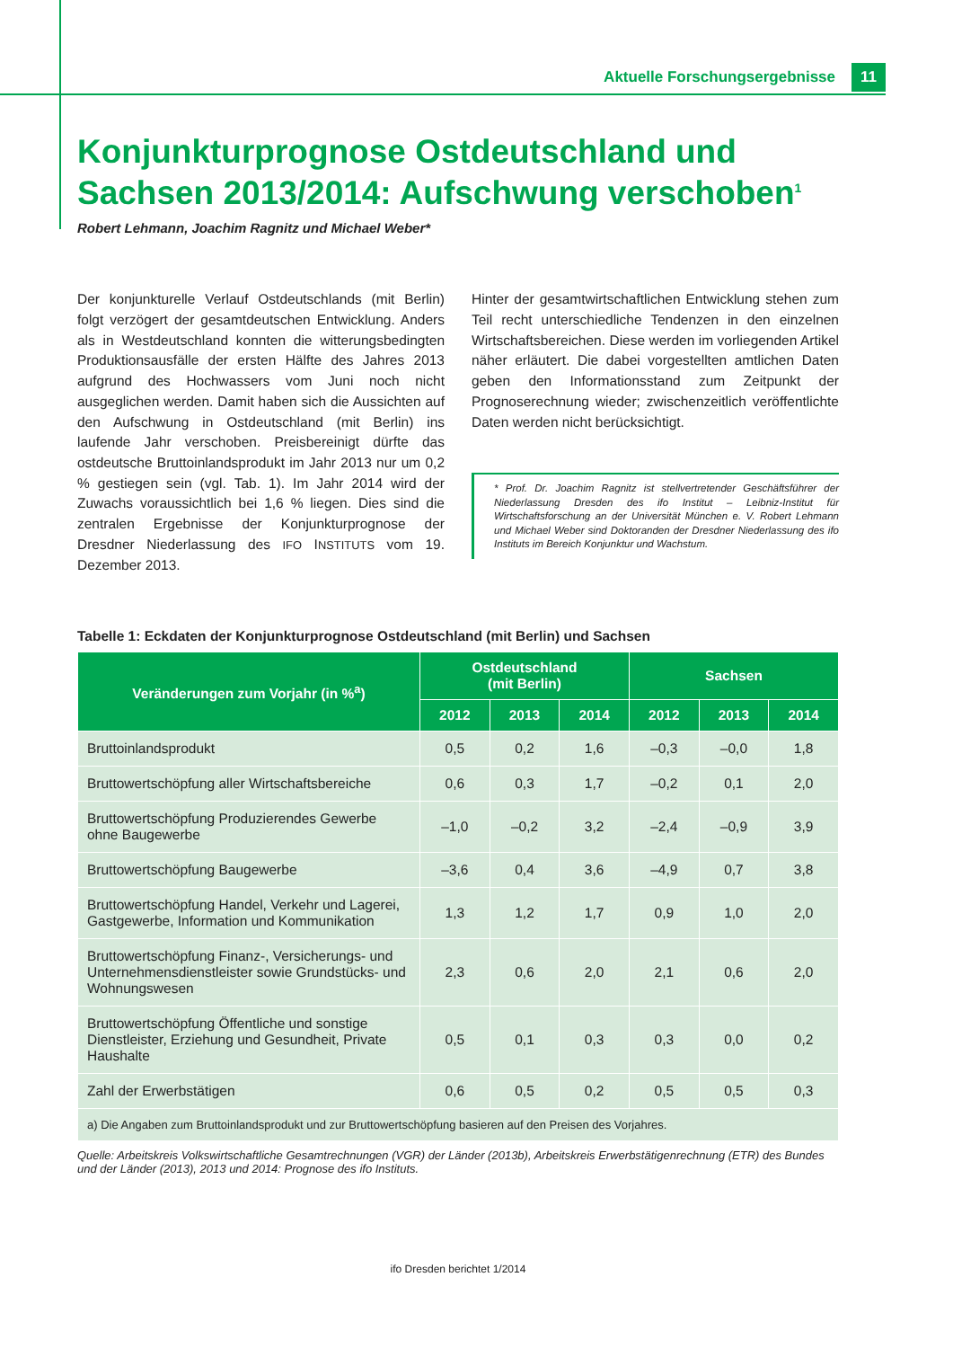Aktuelle Forschungsergebnisse 11
Konjunkturprognose Ostdeutschland und Sachsen 2013/2014: Aufschwung verschoben<sup>1</sup>
Robert Lehmann, Joachim Ragnitz und Michael Weber*
Der konjunkturelle Verlauf Ostdeutschlands (mit Berlin) folgt verzögert der gesamtdeutschen Entwicklung. Anders als in Westdeutschland konnten die witterungsbedingten Produktionsausfälle der ersten Hälfte des Jahres 2013 aufgrund des Hochwassers vom Juni noch nicht ausgeglichen werden. Damit haben sich die Aussichten auf den Aufschwung in Ostdeutschland (mit Berlin) ins laufende Jahr verschoben. Preisbereinigt dürfte das ostdeutsche Bruttoinlandsprodukt im Jahr 2013 nur um 0,2 % gestiegen sein (vgl. Tab. 1). Im Jahr 2014 wird der Zuwachs voraussichtlich bei 1,6 % liegen. Dies sind die zentralen Ergebnisse der Konjunkturprognose der Dresdner Niederlassung des IFO INSTITUTS vom 19. Dezember 2013.
Hinter der gesamtwirtschaftlichen Entwicklung stehen zum Teil recht unterschiedliche Tendenzen in den einzelnen Wirtschaftsbereichen. Diese werden im vorliegenden Artikel näher erläutert. Die dabei vorgestellten amtlichen Daten geben den Informationsstand zum Zeitpunkt der Prognoserechnung wieder; zwischenzeitlich veröffentlichte Daten werden nicht berücksichtigt.
* Prof. Dr. Joachim Ragnitz ist stellvertretender Geschäftsführer der Niederlassung Dresden des ifo Institut – Leibniz-Institut für Wirtschaftsforschung an der Universität München e. V. Robert Lehmann und Michael Weber sind Doktoranden der Dresdner Niederlassung des ifo Instituts im Bereich Konjunktur und Wachstum.
Tabelle 1: Eckdaten der Konjunkturprognose Ostdeutschland (mit Berlin) und Sachsen
| Veränderungen zum Vorjahr (in %<sup>a</sup>) | Ostdeutschland (mit Berlin) | | | Sachsen | | |
| --- | --- | --- | --- | --- | --- | --- |
| | 2012 | 2013 | 2014 | 2012 | 2013 | 2014 |
| Bruttoinlandsprodukt | 0,5 | 0,2 | 1,6 | –0,3 | –0,0 | 1,8 |
| Bruttowertschöpfung aller Wirtschaftsbereiche | 0,6 | 0,3 | 1,7 | –0,2 | 0,1 | 2,0 |
| Bruttowertschöpfung Produzierendes Gewerbe ohne Baugewerbe | –1,0 | –0,2 | 3,2 | –2,4 | –0,9 | 3,9 |
| Bruttowertschöpfung Baugewerbe | –3,6 | 0,4 | 3,6 | –4,9 | 0,7 | 3,8 |
| Bruttowertschöpfung Handel, Verkehr und Lagerei, Gastgewerbe, Information und Kommunikation | 1,3 | 1,2 | 1,7 | 0,9 | 1,0 | 2,0 |
| Bruttowertschöpfung Finanz-, Versicherungs- und Unternehmensdienstleister sowie Grundstücks- und Wohnungswesen | 2,3 | 0,6 | 2,0 | 2,1 | 0,6 | 2,0 |
| Bruttowertschöpfung Öffentliche und sonstige Dienstleister, Erziehung und Gesundheit, Private Haushalte | 0,5 | 0,1 | 0,3 | 0,3 | 0,0 | 0,2 |
| Zahl der Erwerbstätigen | 0,6 | 0,5 | 0,2 | 0,5 | 0,5 | 0,3 |
| a) Die Angaben zum Bruttoinlandsprodukt und zur Bruttowertschöpfung basieren auf den Preisen des Vorjahres. | | | | | | |
Quelle: Arbeitskreis Volkswirtschaftliche Gesamtrechnungen (VGR) der Länder (2013b), Arbeitskreis Erwerbstätigenrechnung (ETR) des Bundes und der Länder (2013), 2013 und 2014: Prognose des ifo Instituts.
ifo Dresden berichtet 1/2014